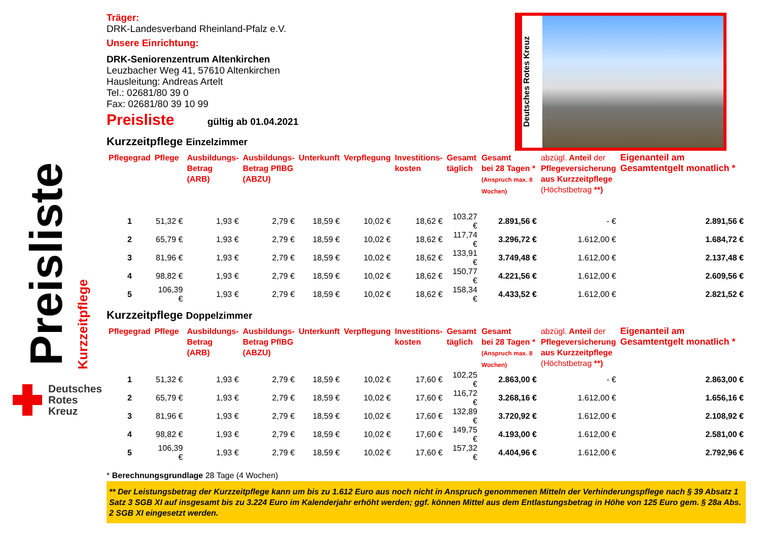Preisliste
Kurzzeitpflege
Deutsches
Rotes
Kreuz
Deutsches Rotes Kreuz
Träger:
DRK-Landesverband Rheinland-Pfalz e.V.
Unsere Einrichtung:
DRK-Seniorenzentrum Altenkirchen
Leuzbacher Weg 41, 57610 Altenkirchen
Hausleitung: Andreas Artelt
Tel.: 02681/80 39 0
Fax: 02681/80 39 10 99
Preisliste gültig ab 01.04.2021
Kurzzeitpflege Einzelzimmer
| Pflegegrad | Pflege | Ausbildungs- Betrag (ARB) | Ausbildungs- Betrag PflBG (ABZU) | Unterkunft | Verpflegung | Investitions- kosten | Gesamt täglich | Gesamt bei 28 Tagen * (Anspruch max. 8 Wochen) | abzügl. Anteil der Pflegeversicherung aus Kurzzeitpflege (Höchstbetrag **) | Eigenanteil am Gesamtentgelt monatlich * |
| --- | --- | --- | --- | --- | --- | --- | --- | --- | --- | --- |
| 1 | 51,32 € | 1,93 € | 2,79 € | 18,59 € | 10,02 € | 18,62 € | 103,27 € | 2.891,56 € | - € | 2.891,56 € |
| 2 | 65,79 € | 1,93 € | 2,79 € | 18,59 € | 10,02 € | 18,62 € | 117,74 € | 3.296,72 € | 1.612,00 € | 1.684,72 € |
| 3 | 81,96 € | 1,93 € | 2,79 € | 18,59 € | 10,02 € | 18,62 € | 133,91 € | 3.749,48 € | 1.612,00 € | 2.137,48 € |
| 4 | 98,82 € | 1,93 € | 2,79 € | 18,59 € | 10,02 € | 18,62 € | 150,77 € | 4.221,56 € | 1.612,00 € | 2.609,56 € |
| 5 | 106,39 € | 1,93 € | 2,79 € | 18,59 € | 10,02 € | 18,62 € | 158,34 € | 4.433,52 € | 1.612,00 € | 2.821,52 € |
Kurzzeitpflege Doppelzimmer
| Pflegegrad | Pflege | Ausbildungs- Betrag (ARB) | Ausbildungs- Betrag PflBG (ABZU) | Unterkunft | Verpflegung | Investitions- kosten | Gesamt täglich | Gesamt bei 28 Tagen * (Anspruch max. 8 Wochen) | abzügl. Anteil der Pflegeversicherung aus Kurzzeitpflege (Höchstbetrag **) | Eigenanteil am Gesamtentgelt monatlich * |
| --- | --- | --- | --- | --- | --- | --- | --- | --- | --- | --- |
| 1 | 51,32 € | 1,93 € | 2,79 € | 18,59 € | 10,02 € | 17,60 € | 102,25 € | 2.863,00 € | - € | 2.863,00 € |
| 2 | 65,79 € | 1,93 € | 2,79 € | 18,59 € | 10,02 € | 17,60 € | 116,72 € | 3.268,16 € | 1.612,00 € | 1.656,16 € |
| 3 | 81,96 € | 1,93 € | 2,79 € | 18,59 € | 10,02 € | 17,60 € | 132,89 € | 3.720,92 € | 1.612,00 € | 2.108,92 € |
| 4 | 98,82 € | 1,93 € | 2,79 € | 18,59 € | 10,02 € | 17,60 € | 149,75 € | 4.193,00 € | 1.612,00 € | 2.581,00 € |
| 5 | 106,39 € | 1,93 € | 2,79 € | 18,59 € | 10,02 € | 17,60 € | 157,32 € | 4.404,96 € | 1.612,00 € | 2.792,96 € |
* Berechnungsgrundlage 28 Tage (4 Wochen)
** Der Leistungsbetrag der Kurzzeitpflege kann um bis zu 1.612 Euro aus noch nicht in Anspruch genommenen Mitteln der Verhinderungspflege nach § 39 Absatz 1 Satz 3 SGB XI auf insgesamt bis zu 3.224 Euro im Kalenderjahr erhöht werden; ggf. können Mittel aus dem Entlastungsbetrag in Höhe von 125 Euro gem. § 28a Abs. 2 SGB XI eingesetzt werden.